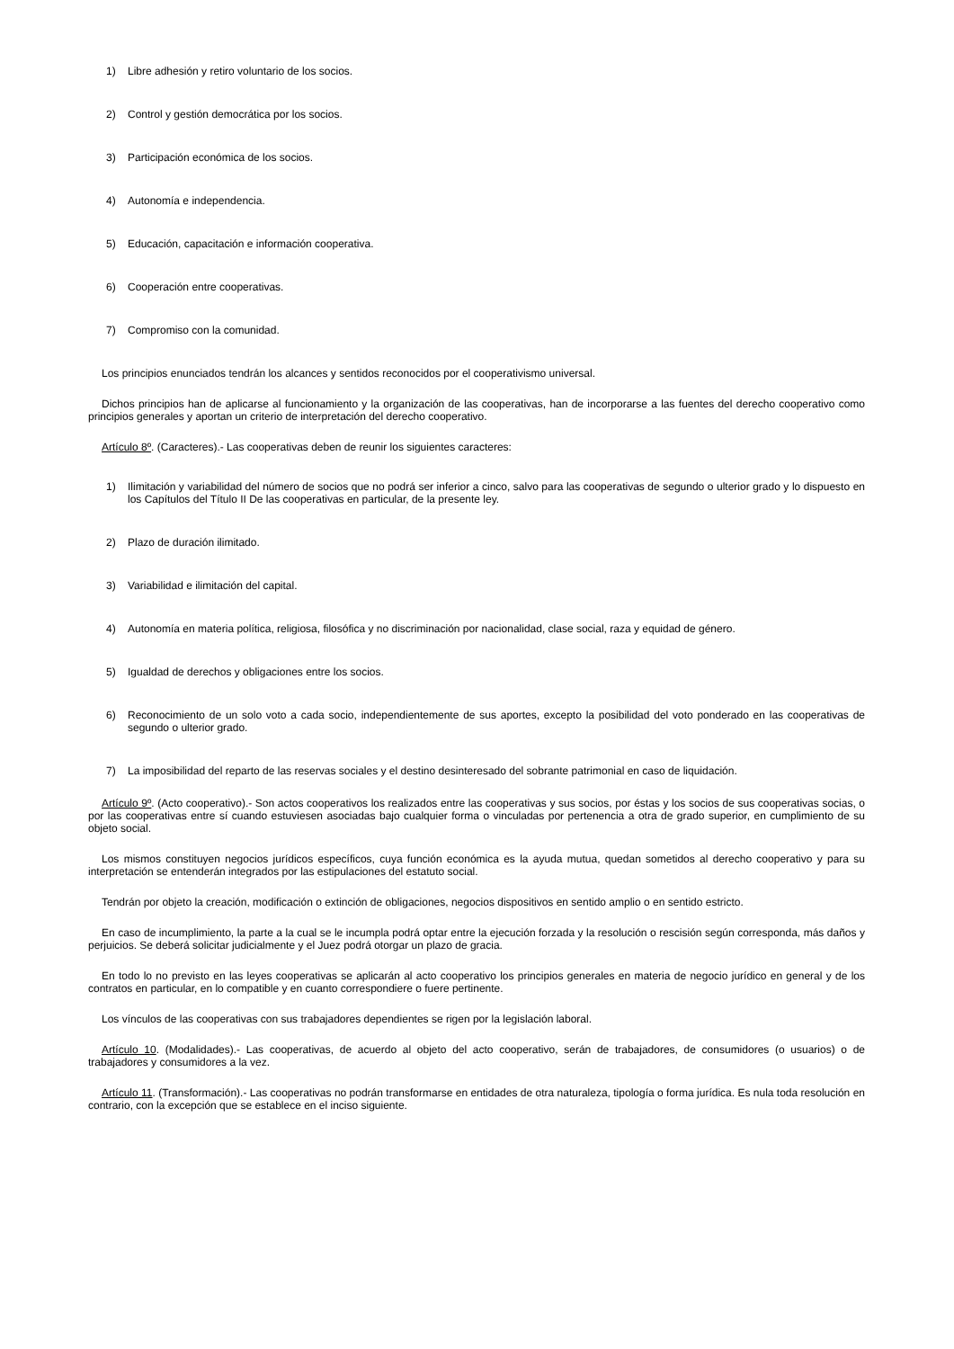1) Libre adhesión y retiro voluntario de los socios.
2) Control y gestión democrática por los socios.
3) Participación económica de los socios.
4) Autonomía e independencia.
5) Educación, capacitación e información cooperativa.
6) Cooperación entre cooperativas.
7) Compromiso con la comunidad.
Los principios enunciados tendrán los alcances y sentidos reconocidos por el cooperativismo universal.
Dichos principios han de aplicarse al funcionamiento y la organización de las cooperativas, han de incorporarse a las fuentes del derecho cooperativo como principios generales y aportan un criterio de interpretación del derecho cooperativo.
Artículo 8º. (Caracteres).- Las cooperativas deben de reunir los siguientes caracteres:
1) Ilimitación y variabilidad del número de socios que no podrá ser inferior a cinco, salvo para las cooperativas de segundo o ulterior grado y lo dispuesto en los Capítulos del Título II De las cooperativas en particular, de la presente ley.
2) Plazo de duración ilimitado.
3) Variabilidad e ilimitación del capital.
4) Autonomía en materia política, religiosa, filosófica y no discriminación por nacionalidad, clase social, raza y equidad de género.
5) Igualdad de derechos y obligaciones entre los socios.
6) Reconocimiento de un solo voto a cada socio, independientemente de sus aportes, excepto la posibilidad del voto ponderado en las cooperativas de segundo o ulterior grado.
7) La imposibilidad del reparto de las reservas sociales y el destino desinteresado del sobrante patrimonial en caso de liquidación.
Artículo 9º. (Acto cooperativo).- Son actos cooperativos los realizados entre las cooperativas y sus socios, por éstas y los socios de sus cooperativas socias, o por las cooperativas entre sí cuando estuviesen asociadas bajo cualquier forma o vinculadas por pertenencia a otra de grado superior, en cumplimiento de su objeto social.
Los mismos constituyen negocios jurídicos específicos, cuya función económica es la ayuda mutua, quedan sometidos al derecho cooperativo y para su interpretación se entenderán integrados por las estipulaciones del estatuto social.
Tendrán por objeto la creación, modificación o extinción de obligaciones, negocios dispositivos en sentido amplio o en sentido estricto.
En caso de incumplimiento, la parte a la cual se le incumpla podrá optar entre la ejecución forzada y la resolución o rescisión según corresponda, más daños y perjuicios. Se deberá solicitar judicialmente y el Juez podrá otorgar un plazo de gracia.
En todo lo no previsto en las leyes cooperativas se aplicarán al acto cooperativo los principios generales en materia de negocio jurídico en general y de los contratos en particular, en lo compatible y en cuanto correspondiere o fuere pertinente.
Los vínculos de las cooperativas con sus trabajadores dependientes se rigen por la legislación laboral.
Artículo 10. (Modalidades).- Las cooperativas, de acuerdo al objeto del acto cooperativo, serán de trabajadores, de consumidores (o usuarios) o de trabajadores y consumidores a la vez.
Artículo 11. (Transformación).- Las cooperativas no podrán transformarse en entidades de otra naturaleza, tipología o forma jurídica. Es nula toda resolución en contrario, con la excepción que se establece en el inciso siguiente.